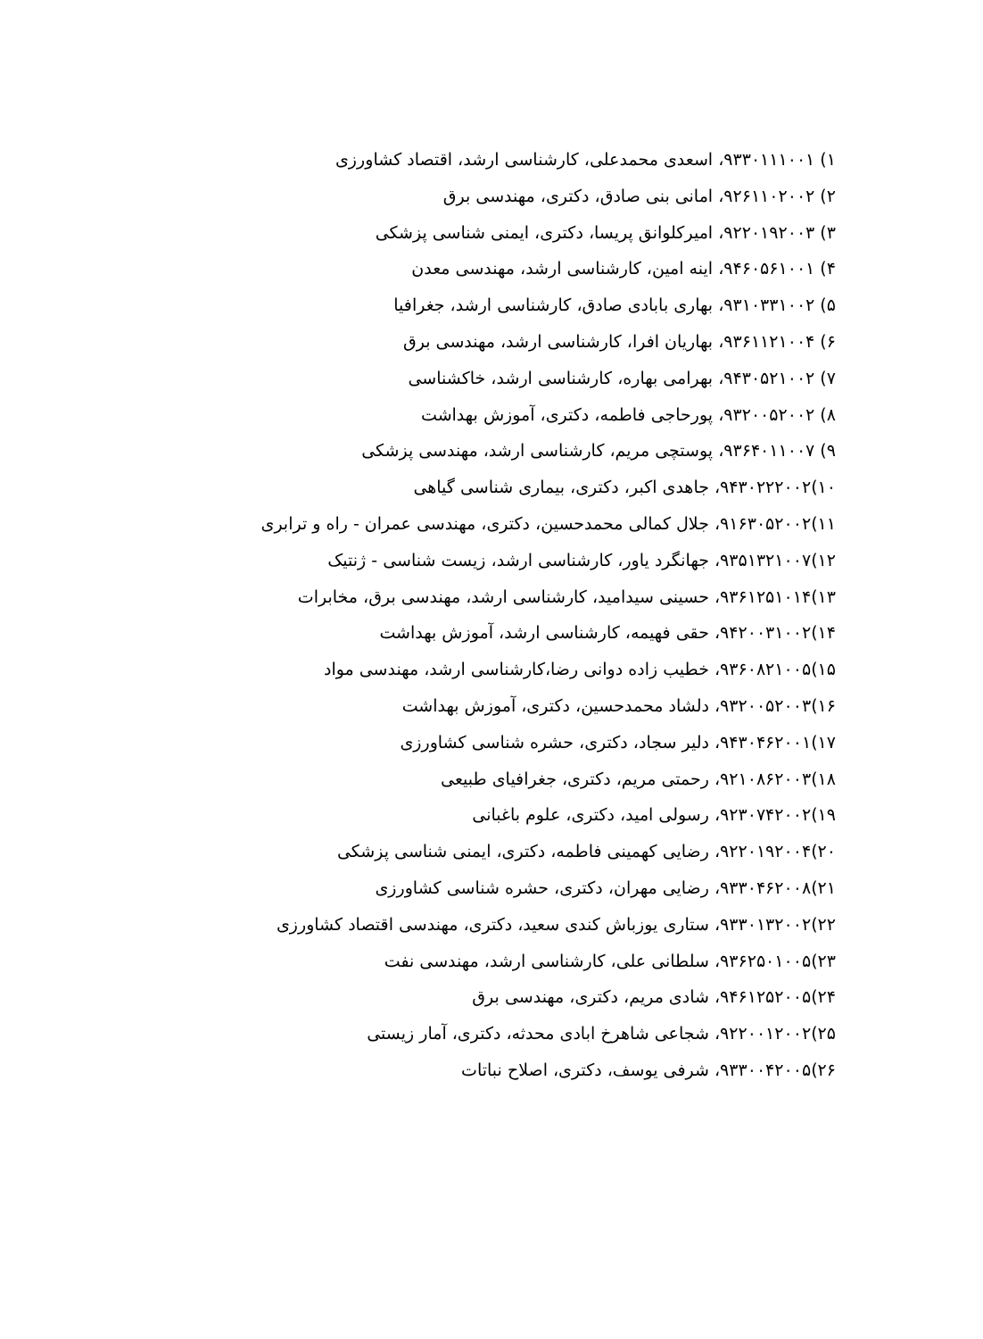۱) ۹۳۳۰۱۱۱۰۰۱، اسعدی محمدعلی، کارشناسی ارشد، اقتصاد کشاورزی
۲) ۹۲۶۱۱۰۲۰۰۲، امانی بنی صادق، دکتری، مهندسی برق
۳) ۹۲۲۰۱۹۲۰۰۳، امیرکلوانق پریسا، دکتری، ایمنی شناسی پزشکی
۴) ۹۴۶۰۵۶۱۰۰۱، اینه امین، کارشناسی ارشد، مهندسی معدن
۵) ۹۳۱۰۳۳۱۰۰۲، بهاری بابادی صادق، کارشناسی ارشد، جغرافیا
۶) ۹۳۶۱۱۲۱۰۰۴، بهاریان افرا، کارشناسی ارشد، مهندسی برق
۷) ۹۴۳۰۵۲۱۰۰۲، بهرامی بهاره، کارشناسی ارشد، خاکشناسی
۸) ۹۳۲۰۰۵۲۰۰۲، پورحاجی فاطمه، دکتری، آموزش بهداشت
۹) ۹۳۶۴۰۱۱۰۰۷، پوستچی مریم، کارشناسی ارشد، مهندسی پزشکی
۱۰)۹۴۳۰۲۲۲۰۰۲، جاهدی اکبر، دکتری، بیماری شناسی گیاهی
۱۱)۹۱۶۳۰۵۲۰۰۲، جلال کمالی محمدحسین، دکتری، مهندسی عمران - راه و ترابری
۱۲)۹۳۵۱۳۲۱۰۰۷، جهانگرد یاور، کارشناسی ارشد، زیست شناسی - ژنتیک
۱۳)۹۳۶۱۲۵۱۰۱۴، حسینی سیدامید، کارشناسی ارشد، مهندسی برق، مخابرات
۱۴)۹۴۲۰۰۳۱۰۰۲، حقی فهیمه، کارشناسی ارشد، آموزش بهداشت
۱۵)۹۳۶۰۸۲۱۰۰۵، خطیب زاده دوانی رضا،کارشناسی ارشد، مهندسی مواد
۱۶)۹۳۲۰۰۵۲۰۰۳، دلشاد محمدحسین، دکتری، آموزش بهداشت
۱۷)۹۴۳۰۴۶۲۰۰۱، دلیر سجاد، دکتری، حشره شناسی کشاورزی
۱۸)۹۲۱۰۸۶۲۰۰۳، رحمتی مریم، دکتری، جغرافیای طبیعی
۱۹)۹۲۳۰۷۴۲۰۰۲، رسولی امید، دکتری، علوم باغبانی
۲۰)۹۲۲۰۱۹۲۰۰۴، رضایی کهمینی فاطمه، دکتری، ایمنی شناسی پزشکی
۲۱)۹۳۳۰۴۶۲۰۰۸، رضایی مهران، دکتری، حشره شناسی کشاورزی
۲۲)۹۳۳۰۱۳۲۰۰۲، ستاری یوزباش کندی سعید، دکتری، مهندسی اقتصاد کشاورزی
۲۳)۹۳۶۲۵۰۱۰۰۵، سلطانی علی، کارشناسی ارشد، مهندسی نفت
۲۴)۹۴۶۱۲۵۲۰۰۵، شادی مریم، دکتری، مهندسی برق
۲۵)۹۲۲۰۰۱۲۰۰۲، شجاعی شاهرخ ابادی محدثه، دکتری، آمار زیستی
۲۶)۹۳۳۰۰۴۲۰۰۵، شرفی یوسف، دکتری، اصلاح نباتات